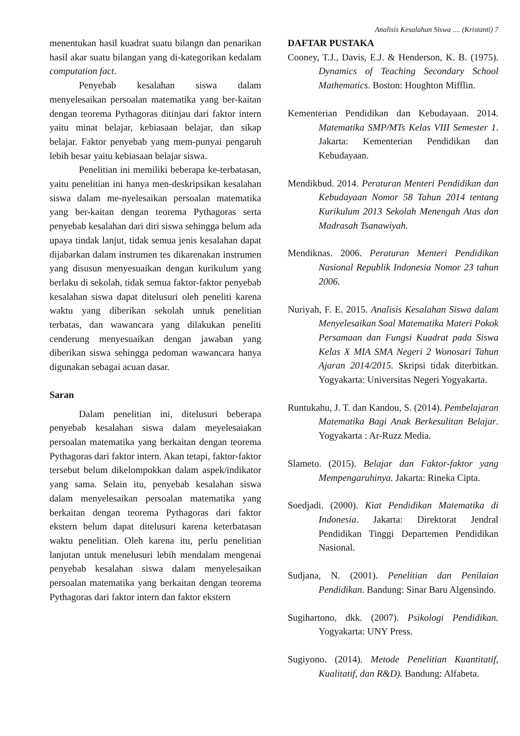Analisis Kesalahan Siswa .... (Kristanti) 7
menentukan hasil kuadrat suatu bilangn dan penarikan hasil akar suatu bilangan yang di-kategorikan kedalam computation fact.
Penyebab kesalahan siswa dalam menyelesaikan persoalan matematika yang ber-kaitan dengan teorema Pythagoras ditinjau dari faktor intern yaitu minat belajar, kebiasaan belajar, dan sikap belajar. Faktor penyebab yang mem-punyai pengaruh lebih besar yaitu kebiasaan belajar siswa.
Penelitian ini memiliki beberapa ke-terbatasan, yaitu penelitian ini hanya men-deskripsikan kesalahan siswa dalam me-nyelesaikan persoalan matematika yang ber-kaitan dengan teorema Pythagoras serta penyebab kesalahan dari diri siswa sehingga belum ada upaya tindak lanjut, tidak semua jenis kesalahan dapat dijabarkan dalam instrumen tes dikarenakan instrumen yang disusun menyesuaikan dengan kurikulum yang berlaku di sekolah, tidak semua faktor-faktor penyebab kesalahan siswa dapat ditelusuri oleh peneliti karena waktu yang diberikan sekolah untuk penelitian terbatas, dan wawancara yang dilakukan peneliti cenderung menyesuaikan dengan jawaban yang diberikan siswa sehingga pedoman wawancara hanya digunakan sebagai acuan dasar.
Saran
Dalam penelitian ini, ditelusuri beberapa penyebab kesalahan siswa dalam meyelesaiakan persoalan matematika yang berkaitan dengan teorema Pythagoras dari faktor intern. Akan tetapi, faktor-faktor tersebut belum dikelompokkan dalam aspek/indikator yang sama. Selain itu, penyebab kesalahan siswa dalam menyelesaikan persoalan matematika yang berkaitan dengan teorema Pythagoras dari faktor ekstern belum dapat ditelusuri karena keterbatasan waktu penelitian. Oleh karena itu, perlu penelitian lanjutan untuk menelusuri lebih mendalam mengenai penyebab kesalahan siswa dalam menyelesaikan persoalan matematika yang berkaitan dengan teorema Pythagoras dari faktor intern dan faktor ekstern
DAFTAR PUSTAKA
Cooney, T.J., Davis, E.J. & Henderson, K. B. (1975). Dynamics of Teaching Secondary School Mathematics. Boston: Houghton Mifflin.
Kementerian Pendidikan dan Kebudayaan. 2014. Matematika SMP/MTs Kelas VIII Semester 1. Jakarta: Kementerian Pendidikan dan Kebudayaan.
Mendikbud. 2014. Peraturan Menteri Pendidikan dan Kebudayaan Nomor 58 Tahun 2014 tentang Kurikulum 2013 Sekolah Menengah Atas dan Madrasah Tsanawiyah.
Mendiknas. 2006. Peraturan Menteri Pendidikan Nasional Republik Indonesia Nomor 23 tahun 2006.
Nuriyah, F. E. 2015. Analisis Kesalahan Siswa dalam Menyelesaikan Soal Matematika Materi Pokok Persamaan dan Fungsi Kuadrat pada Siswa Kelas X MIA SMA Negeri 2 Wonosari Tahun Ajaran 2014/2015. Skripsi tidak diterbitkan. Yogyakarta: Universitas Negeri Yogyakarta.
Runtukahu, J. T. dan Kandou, S. (2014). Pembelajaran Matematika Bagi Anak Berkesulitan Belajar. Yogyakarta : Ar-Ruzz Media.
Slameto. (2015). Belajar dan Faktor-faktor yang Mempengaruhinya. Jakarta: Rineka Cipta.
Soedjadi. (2000). Kiat Pendidikan Matematika di Indonesia. Jakarta: Direktorat Jendral Pendidikan Tinggi Departemen Pendidikan Nasional.
Sudjana, N. (2001). Penelitian dan Penilaian Pendidikan. Bandung: Sinar Baru Algensindo.
Sugihartono, dkk. (2007). Psikologi Pendidikan. Yogyakarta: UNY Press.
Sugiyono. (2014). Metode Penelitian Kuantitatif, Kualitatif, dan R&D). Bandung: Alfabeta.